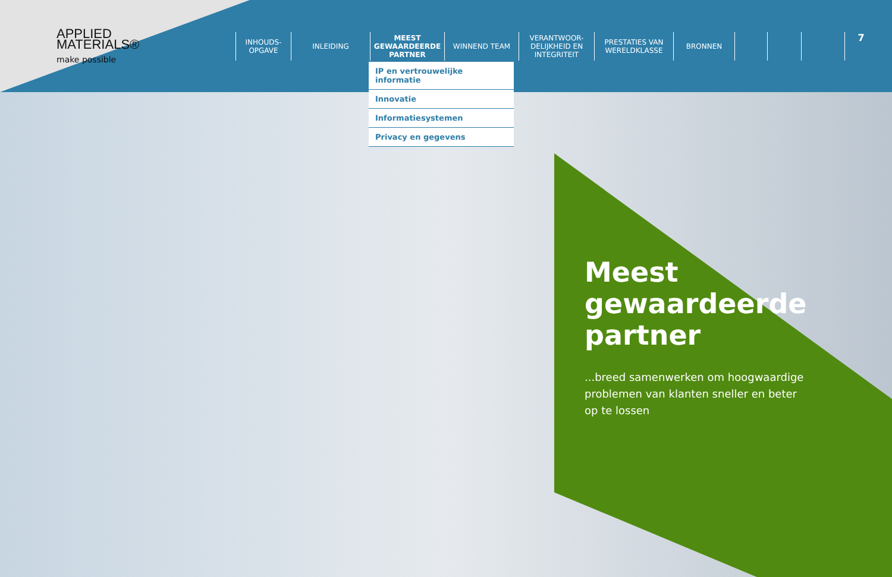APPLIED
MATERIALS®
make possible
INHOUDS-
OPGAVE
INLEIDING MEEST GEWAARDEERDE PARTNER
WINNEND TEAM VERANTWOOR-DELIJKHEID EN INTEGRITEIT
PRESTATIES VAN WERELDKLASSE
BRONNEN
7
IP en vertrouwelijke informatie
Innovatie
Informatiesystemen
Privacy en gegevens
Meest gewaardeerde partner
...breed samenwerken om hoogwaardige problemen van klanten sneller en beter op te lossen